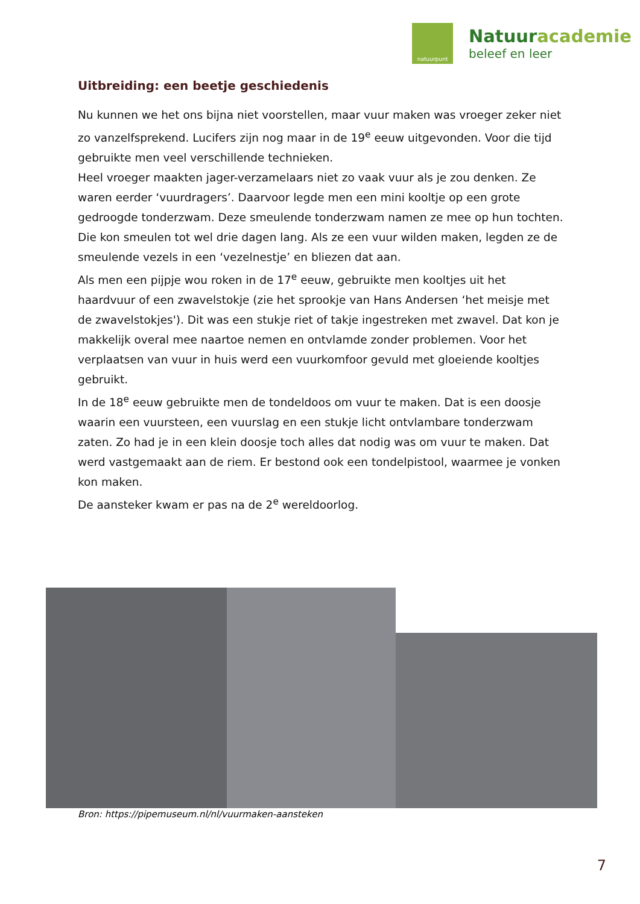natuurpunt
Natuuracademie
beleef en leer
Uitbreiding: een beetje geschiedenis
Nu kunnen we het ons bijna niet voorstellen, maar vuur maken was vroeger zeker niet zo vanzelfsprekend. Lucifers zijn nog maar in de 19<sup>e</sup> eeuw uitgevonden. Voor die tijd gebruikte men veel verschillende technieken.
Heel vroeger maakten jager-verzamelaars niet zo vaak vuur als je zou denken. Ze waren eerder ‘vuurdragers’. Daarvoor legde men een mini kooltje op een grote gedroogde tonderzwam. Deze smeulende tonderzwam namen ze mee op hun tochten. Die kon smeulen tot wel drie dagen lang. Als ze een vuur wilden maken, legden ze de smeulende vezels in een ‘vezelnestje’ en bliezen dat aan.
Als men een pijpje wou roken in de 17<sup>e</sup> eeuw, gebruikte men kooltjes uit het haardvuur of een zwavelstokje (zie het sprookje van Hans Andersen ‘het meisje met de zwavelstokjes'). Dit was een stukje riet of takje ingestreken met zwavel. Dat kon je makkelijk overal mee naartoe nemen en ontvlamde zonder problemen. Voor het verplaatsen van vuur in huis werd een vuurkomfoor gevuld met gloeiende kooltjes gebruikt.
In de 18<sup>e</sup> eeuw gebruikte men de tondeldoos om vuur te maken. Dat is een doosje waarin een vuursteen, een vuurslag en een stukje licht ontvlambare tonderzwam zaten. Zo had je in een klein doosje toch alles dat nodig was om vuur te maken. Dat werd vastgemaakt aan de riem. Er bestond ook een tondelpistool, waarmee je vonken kon maken.
De aansteker kwam er pas na de 2<sup>e</sup> wereldoorlog.
Bron: https://pipemuseum.nl/nl/vuurmaken-aansteken
7